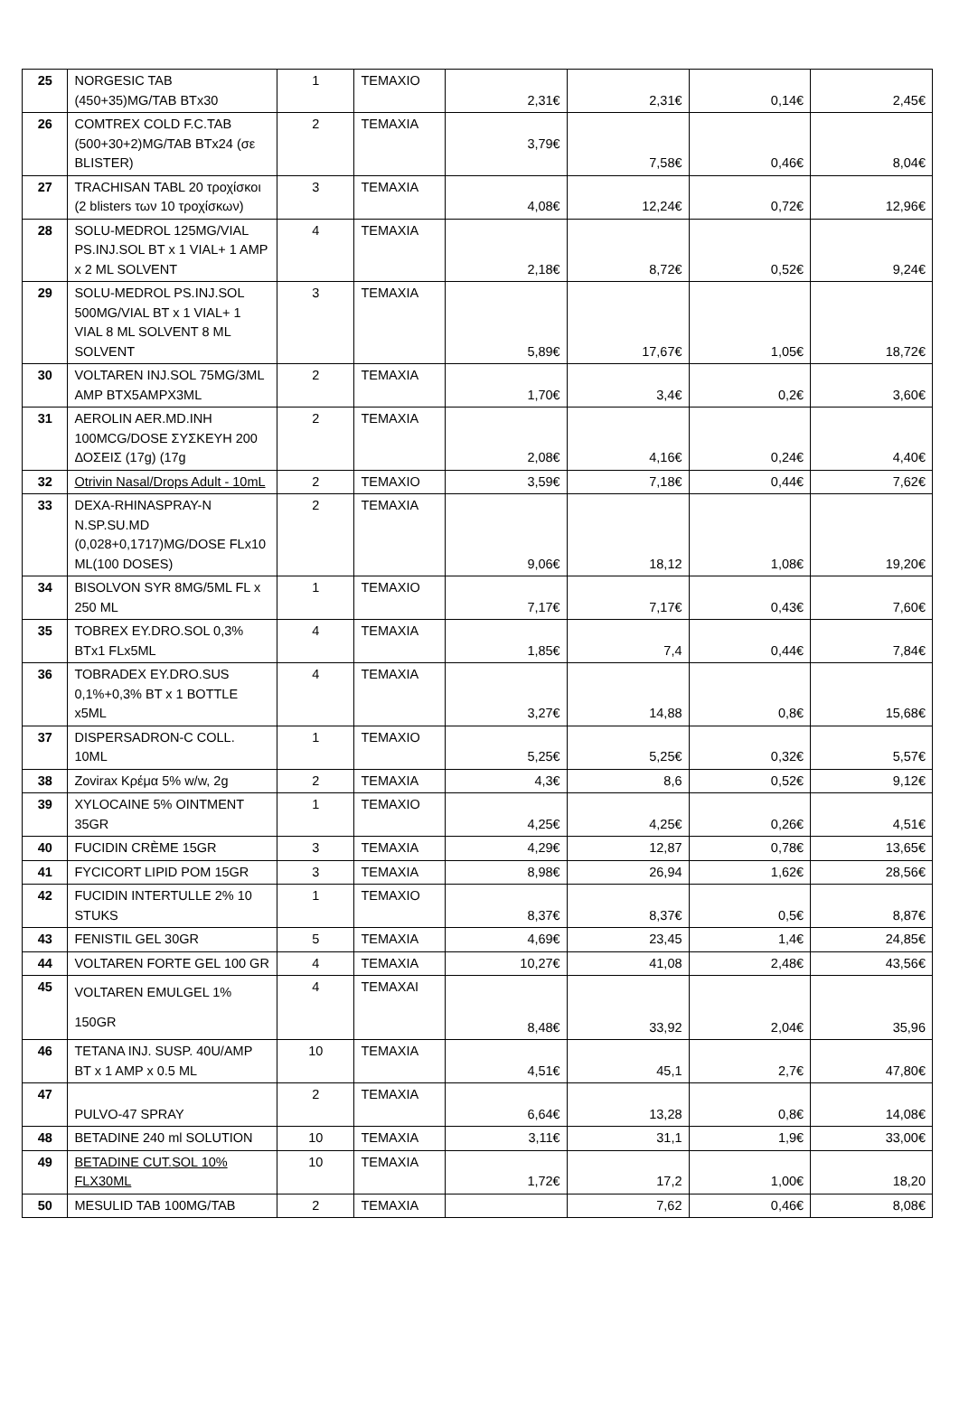| 25 | NORGESIC TAB (450+35)MG/TAB BTx30 | 1 | TEMAXIO | 2,31€ | 2,31€ | 0,14€ | 2,45€ |
| 26 | COMTREX COLD F.C.TAB (500+30+2)MG/TAB BTx24 (σε BLISTER) | 2 | TEMAXIA | 3,79€ | 7,58€ | 0,46€ | 8,04€ |
| 27 | TRACHISAN TABL 20 τροχίσκοι (2 blisters των 10 τροχίσκων) | 3 | TEMAXIA | 4,08€ | 12,24€ | 0,72€ | 12,96€ |
| 28 | SOLU-MEDROL 125MG/VIAL PS.INJ.SOL BT x 1 VIAL+ 1 AMP x 2 ML SOLVENT | 4 | TEMAXIA | 2,18€ | 8,72€ | 0,52€ | 9,24€ |
| 29 | SOLU-MEDROL PS.INJ.SOL 500MG/VIAL BT x 1 VIAL+ 1 VIAL 8 ML SOLVENT 8 ML SOLVENT | 3 | TEMAXIA | 5,89€ | 17,67€ | 1,05€ | 18,72€ |
| 30 | VOLTAREN INJ.SOL 75MG/3ML AMP BTX5AMPX3ML | 2 | TEMAXIA | 1,70€ | 3,4€ | 0,2€ | 3,60€ |
| 31 | AEROLIN AER.MD.INH 100MCG/DOSE ΣΥΣΚΕΥΗ 200 ΔΟΣΕΙΣ (17g) (17g | 2 | TEMAXIA | 2,08€ | 4,16€ | 0,24€ | 4,40€ |
| 32 | Otrivin Nasal/Drops Adult - 10mL | 2 | TEMAXIO | 3,59€ | 7,18€ | 0,44€ | 7,62€ |
| 33 | DEXA-RHINASPRAY-N N.SP.SU.MD (0,028+0,1717)MG/DOSE FLx10 ML(100 DOSES) | 2 | TEMAXIA | 9,06€ | 18,12 | 1,08€ | 19,20€ |
| 34 | BISOLVON SYR 8MG/5ML FL x 250 ML | 1 | TEMAXIO | 7,17€ | 7,17€ | 0,43€ | 7,60€ |
| 35 | TOBREX EY.DRO.SOL 0,3% BTx1 FLx5ML | 4 | TEMAXIA | 1,85€ | 7,4 | 0,44€ | 7,84€ |
| 36 | TOBRADEX EY.DRO.SUS 0,1%+0,3% BT x 1 BOTTLE x5ML | 4 | TEMAXIA | 3,27€ | 14,88 | 0,8€ | 15,68€ |
| 37 | DISPERSADRON-C COLL. 10ML | 1 | TEMAXIO | 5,25€ | 5,25€ | 0,32€ | 5,57€ |
| 38 | Zovirax Κρέμα 5% w/w, 2g | 2 | TEMAXIA | 4,3€ | 8,6 | 0,52€ | 9,12€ |
| 39 | XYLOCAINE 5% OINTMENT 35GR | 1 | TEMAXIO | 4,25€ | 4,25€ | 0,26€ | 4,51€ |
| 40 | FUCIDIN CRÈME 15GR | 3 | TEMAXIA | 4,29€ | 12,87 | 0,78€ | 13,65€ |
| 41 | FYCICORT LIPID POM 15GR | 3 | TEMAXIA | 8,98€ | 26,94 | 1,62€ | 28,56€ |
| 42 | FUCIDIN INTERTULLE 2% 10 STUKS | 1 | TEMAXIO | 8,37€ | 8,37€ | 0,5€ | 8,87€ |
| 43 | FENISTIL GEL 30GR | 5 | TEMAXIA | 4,69€ | 23,45 | 1,4€ | 24,85€ |
| 44 | VOLTAREN FORTE GEL 100 GR | 4 | TEMAXIA | 10,27€ | 41,08 | 2,48€ | 43,56€ |
| 45 | VOLTAREN EMULGEL 1% 150GR | 4 | TEMAXAI | 8,48€ | 33,92 | 2,04€ | 35,96 |
| 46 | TETANA INJ. SUSP. 40U/AMP BT x 1 AMP x 0.5 ML | 10 | TEMAXIA | 4,51€ | 45,1 | 2,7€ | 47,80€ |
| 47 | PULVO-47 SPRAY | 2 | TEMAXIA | 6,64€ | 13,28 | 0,8€ | 14,08€ |
| 48 | BETADINE 240 ml SOLUTION | 10 | TEMAXIA | 3,11€ | 31,1 | 1,9€ | 33,00€ |
| 49 | BETADINE CUT.SOL 10% FLX30ML | 10 | TEMAXIA | 1,72€ | 17,2 | 1,00€ | 18,20 |
| 50 | MESULID TAB 100MG/TAB | 2 | TEMAXIA | | 7,62 | 0,46€ | 8,08€ |